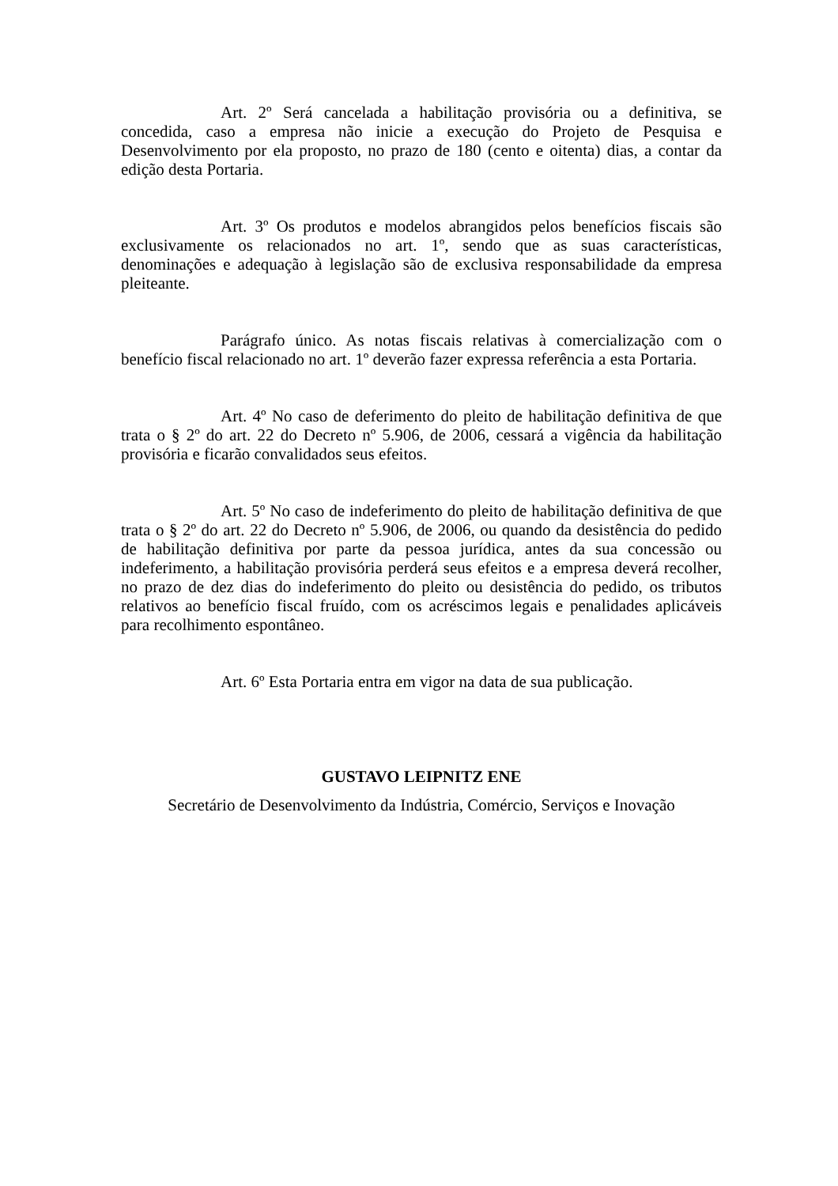Art. 2º Será cancelada a habilitação provisória ou a definitiva, se concedida, caso a empresa não inicie a execução do Projeto de Pesquisa e Desenvolvimento por ela proposto, no prazo de 180 (cento e oitenta) dias, a contar da edição desta Portaria.
Art. 3º Os produtos e modelos abrangidos pelos benefícios fiscais são exclusivamente os relacionados no art. 1º, sendo que as suas características, denominações e adequação à legislação são de exclusiva responsabilidade da empresa pleiteante.
Parágrafo único. As notas fiscais relativas à comercialização com o benefício fiscal relacionado no art. 1º deverão fazer expressa referência a esta Portaria.
Art. 4º No caso de deferimento do pleito de habilitação definitiva de que trata o § 2º do art. 22 do Decreto nº 5.906, de 2006, cessará a vigência da habilitação provisória e ficarão convalidados seus efeitos.
Art. 5º No caso de indeferimento do pleito de habilitação definitiva de que trata o § 2º do art. 22 do Decreto nº 5.906, de 2006, ou quando da desistência do pedido de habilitação definitiva por parte da pessoa jurídica, antes da sua concessão ou indeferimento, a habilitação provisória perderá seus efeitos e a empresa deverá recolher, no prazo de dez dias do indeferimento do pleito ou desistência do pedido, os tributos relativos ao benefício fiscal fruído, com os acréscimos legais e penalidades aplicáveis para recolhimento espontâneo.
Art. 6º Esta Portaria entra em vigor na data de sua publicação.
GUSTAVO LEIPNITZ ENE
Secretário de Desenvolvimento da Indústria, Comércio, Serviços e Inovação